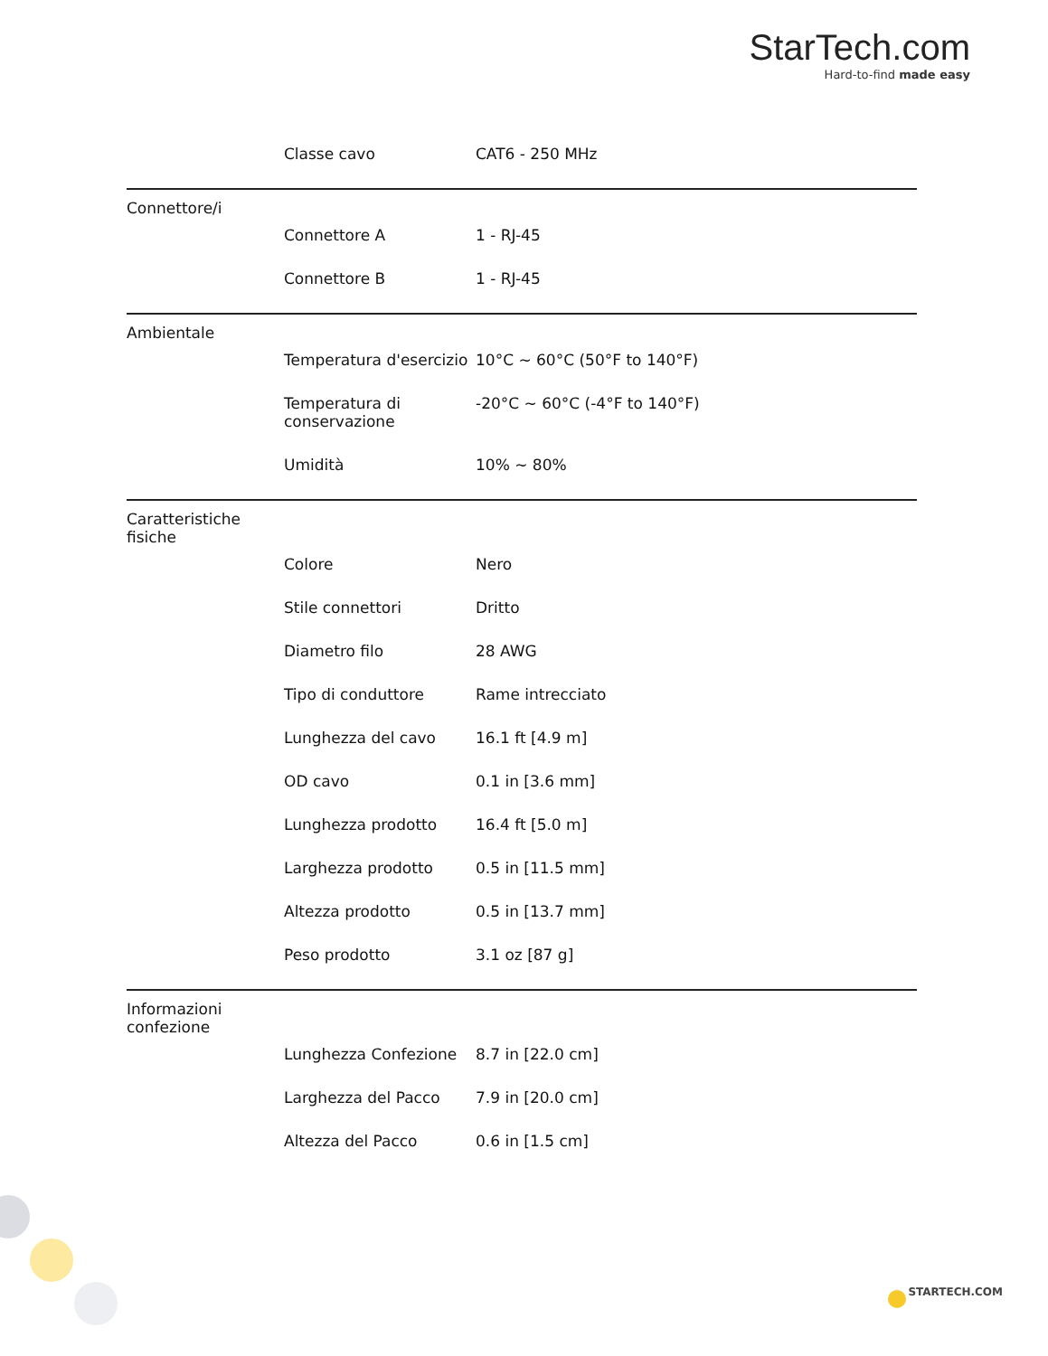StarTech.com
Hard-to-find made easy
| | Classe cavo | CAT6 - 250 MHz |
| Connettore/i | | |
| | Connettore A | 1 - RJ-45 |
| | Connettore B | 1 - RJ-45 |
| Ambientale | | |
| | Temperatura d'esercizio | 10°C ~ 60°C (50°F to 140°F) |
| | Temperatura di conservazione | -20°C ~ 60°C (-4°F to 140°F) |
| | Umidità | 10% ~ 80% |
| Caratteristiche fisiche | | |
| | Colore | Nero |
| | Stile connettori | Dritto |
| | Diametro filo | 28 AWG |
| | Tipo di conduttore | Rame intrecciato |
| | Lunghezza del cavo | 16.1 ft [4.9 m] |
| | OD cavo | 0.1 in [3.6 mm] |
| | Lunghezza prodotto | 16.4 ft [5.0 m] |
| | Larghezza prodotto | 0.5 in [11.5 mm] |
| | Altezza prodotto | 0.5 in [13.7 mm] |
| | Peso prodotto | 3.1 oz [87 g] |
| Informazioni confezione | | |
| | Lunghezza Confezione | 8.7 in [22.0 cm] |
| | Larghezza del Pacco | 7.9 in [20.0 cm] |
| | Altezza del Pacco | 0.6 in [1.5 cm] |
STARTECH.COM